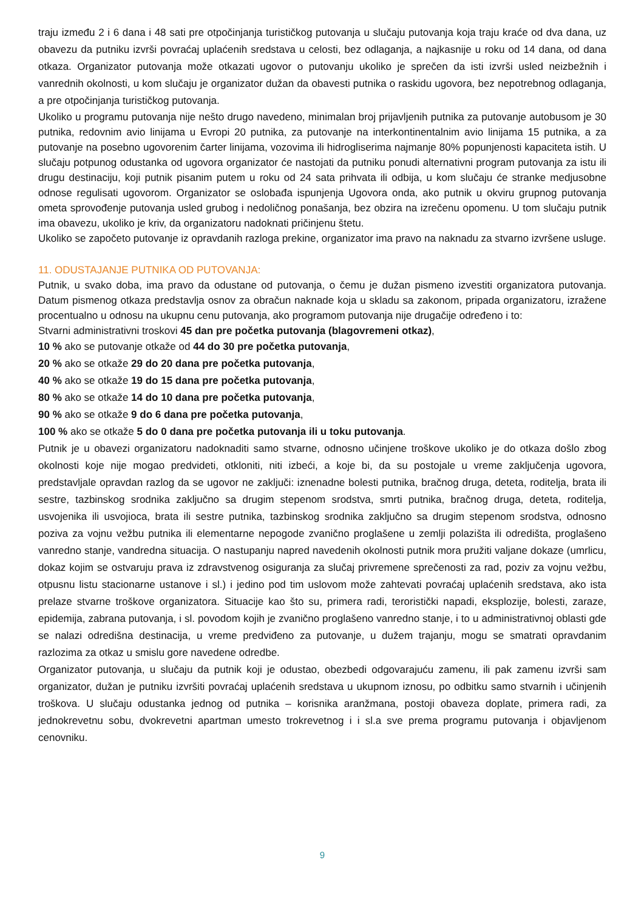traju između 2 i 6 dana i 48 sati pre otpočinjanja turističkog putovanja u slučaju putovanja koja traju kraće od dva dana, uz obavezu da putniku izvrši povraćaj uplaćenih sredstava u celosti, bez odlaganja, a najkasnije u roku od 14 dana, od dana otkaza. Organizator putovanja može otkazati ugovor o putovanju ukoliko je sprečen da isti izvrši usled neizbežnih i vanrednih okolnosti, u kom slučaju je organizator dužan da obavesti putnika o raskidu ugovora, bez nepotrebnog odlaganja, a pre otpočinjanja turističkog putovanja.
Ukoliko u programu putovanja nije nešto drugo navedeno, minimalan broj prijavljenih putnika za putovanje autobusom je 30 putnika, redovnim avio linijama u Evropi 20 putnika, za putovanje na interkontinentalnim avio linijama 15 putnika, a za putovanje na posebno ugovorenim čarter linijama, vozovima ili hidrogliserima najmanje 80% popunjenosti kapaciteta istih. U slučaju potpunog odustanka od ugovora organizator će nastojati da putniku ponudi alternativni program putovanja za istu ili drugu destinaciju, koji putnik pisanim putem u roku od 24 sata prihvata ili odbija, u kom slučaju će stranke medjusobne odnose regulisati ugovorom. Organizator se oslobađa ispunjenja Ugovora onda, ako putnik u okviru grupnog putovanja ometa sprovođenje putovanja usled grubog i nedoličnog ponašanja, bez obzira na izrečenu opomenu. U tom slučaju putnik ima obavezu, ukoliko je kriv, da organizatoru nadoknati pričinjenu štetu.
Ukoliko se započeto putovanje iz opravdanih razloga prekine, organizator ima pravo na naknadu za stvarno izvršene usluge.
11. ODUSTAJANJE PUTNIKA OD PUTOVANJA:
Putnik, u svako doba, ima pravo da odustane od putovanja, o čemu je dužan pismeno izvestiti organizatora putovanja. Datum pismenog otkaza predstavlja osnov za obračun naknade koja u skladu sa zakonom, pripada organizatoru, izražene procentualno u odnosu na ukupnu cenu putovanja, ako programom putovanja nije drugačije određeno i to:
Stvarni administrativni troskovi 45 dan pre početka putovanja (blagovremeni otkaz),
10 % ako se putovanje otkaže od 44 do 30 pre početka putovanja,
20 % ako se otkaže 29 do 20 dana pre početka putovanja,
40 % ako se otkaže 19 do 15 dana pre početka putovanja,
80 % ako se otkaže 14 do 10 dana pre početka putovanja,
90 % ako se otkaže 9 do 6 dana pre početka putovanja,
100 % ako se otkaže 5 do 0 dana pre početka putovanja ili u toku putovanja.
Putnik je u obavezi organizatoru nadoknaditi samo stvarne, odnosno učinjene troškove ukoliko je do otkaza došlo zbog okolnosti koje nije mogao predvideti, otkloniti, niti izbeći, a koje bi, da su postojale u vreme zaključenja ugovora, predstavljale opravdan razlog da se ugovor ne zaključi: iznenadne bolesti putnika, bračnog druga, deteta, roditelja, brata ili sestre, tazbinskog srodnika zaključno sa drugim stepenom srodstva, smrti putnika, bračnog druga, deteta, roditelja, usvojenika ili usvojioca, brata ili sestre putnika, tazbinskog srodnika zaključno sa drugim stepenom srodstva, odnosno poziva za vojnu vežbu putnika ili elementarne nepogode zvanično proglašene u zemlji polazišta ili odredišta, proglašeno vanredno stanje, vandredna situacija. O nastupanju napred navedenih okolnosti putnik mora pružiti valjane dokaze (umrlicu, dokaz kojim se ostvaruju prava iz zdravstvenog osiguranja za slučaj privremene sprečenosti za rad, poziv za vojnu vežbu, otpusnu listu stacionarne ustanove i sl.) i jedino pod tim uslovom može zahtevati povraćaj uplaćenih sredstava, ako ista prelaze stvarne troškove organizatora. Situacije kao što su, primera radi, teroristički napadi, eksplozije, bolesti, zaraze, epidemija, zabrana putovanja, i sl. povodom kojih je zvanično proglašeno vanredno stanje, i to u administrativnoj oblasti gde se nalazi odredišna destinacija, u vreme predviđeno za putovanje, u dužem trajanju, mogu se smatrati opravdanim razlozima za otkaz u smislu gore navedene odredbe.
Organizator putovanja, u slučaju da putnik koji je odustao, obezbedi odgovarajuću zamenu, ili pak zamenu izvrši sam organizator, dužan je putniku izvršiti povraćaj uplaćenih sredstava u ukupnom iznosu, po odbitku samo stvarnih i učinjenih troškova. U slučaju odustanka jednog od putnika – korisnika aranžmana, postoji obaveza doplate, primera radi, za jednokrevetnu sobu, dvokrevetni apartman umesto trokrevetnog i i sl.a sve prema programu putovanja i objavljenom cenovniku.
9